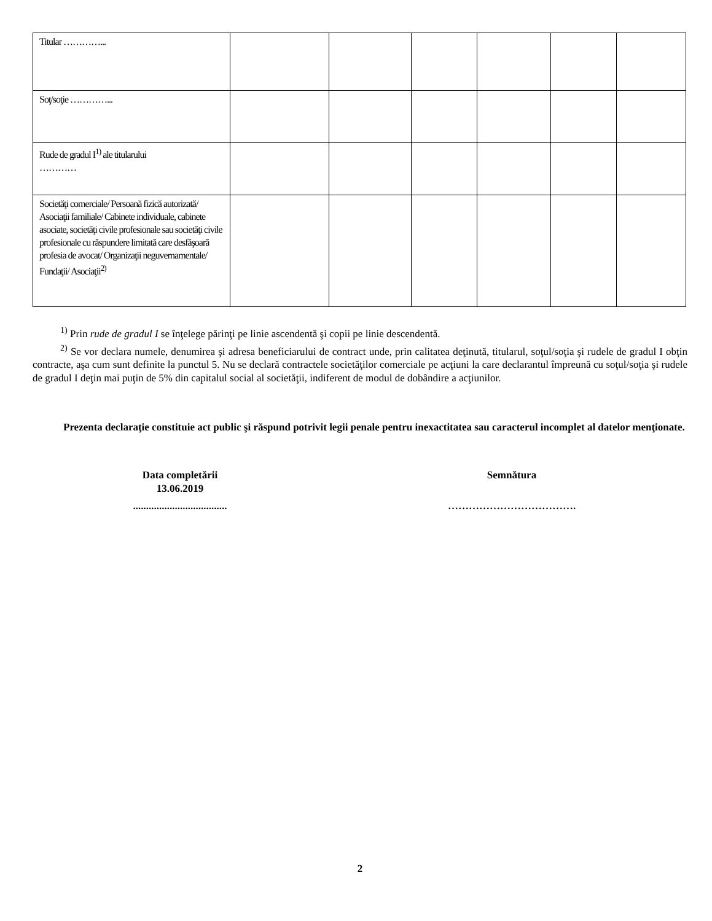| Titular …………... | | | | | | |
| Soţ/soţie …………... | | | | | | |
| Rude de gradul I<sup>1)</sup> ale titularului ………… | | | | | | |
| Societăţi comerciale/ Persoană fizică autorizată/ Asociaţii familiale/ Cabinete individuale, cabinete asociate, societăţi civile profesionale sau societăţi civile profesionale cu răspundere limitată care desfăşoară profesia de avocat/ Organizaţii neguvernamentale/ Fundaţii/ Asociaţii<sup>2)</sup> | | | | | | |
<sup>1)</sup> Prin rude de gradul I se înţelege părinţi pe linie ascendentă şi copii pe linie descendentă.
<sup>2)</sup> Se vor declara numele, denumirea şi adresa beneficiarului de contract unde, prin calitatea deţinută, titularul, soţul/soţia şi rudele de gradul I obţin contracte, aşa cum sunt definite la punctul 5. Nu se declară contractele societăţilor comerciale pe acţiuni la care declarantul împreună cu soţul/soţia şi rudele de gradul I deţin mai puţin de 5% din capitalul social al societăţii, indiferent de modul de dobândire a acţiunilor.
Prezenta declaraţie constituie act public şi răspund potrivit legii penale pentru inexactitatea sau caracterul incomplet al datelor menţionate.
Data completării
13.06.2019
....................................
Semnătura
……………………………….
2